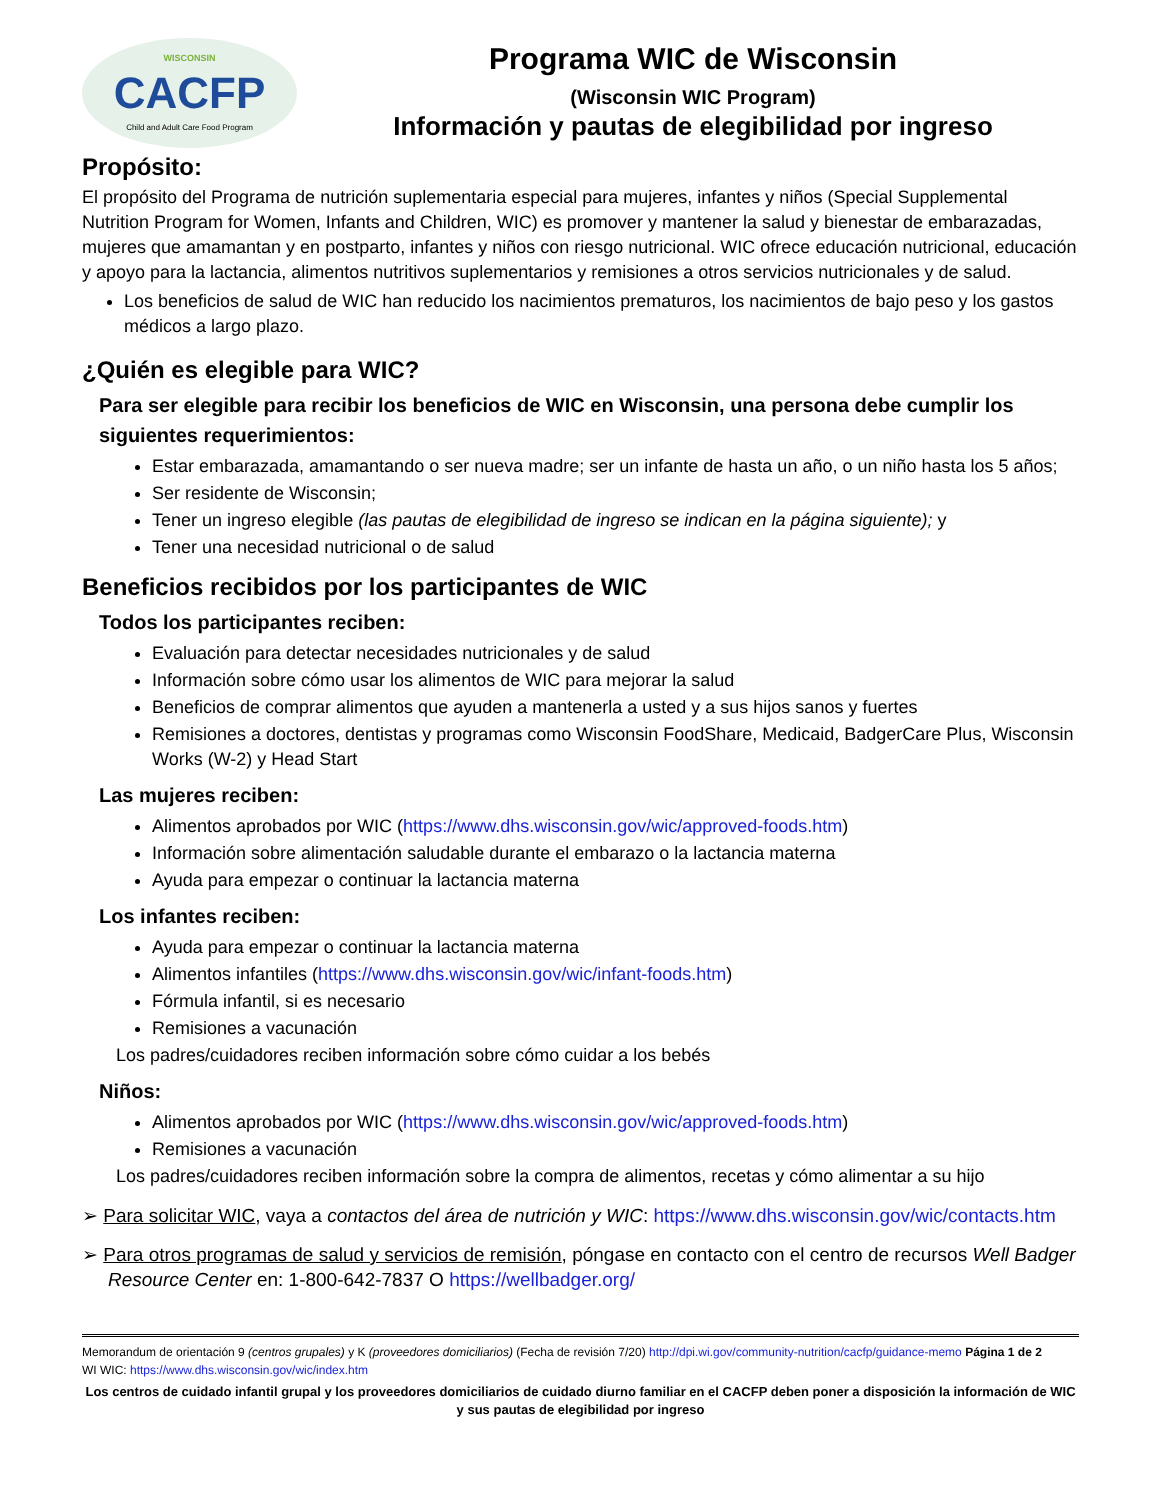WISCONSIN
CACFP
Child and Adult Care Food Program
Programa WIC de Wisconsin
(Wisconsin WIC Program)
Información y pautas de elegibilidad por ingreso
Propósito:
El propósito del Programa de nutrición suplementaria especial para mujeres, infantes y niños (Special Supplemental Nutrition Program for Women, Infants and Children, WIC) es promover y mantener la salud y bienestar de embarazadas, mujeres que amamantan y en postparto, infantes y niños con riesgo nutricional. WIC ofrece educación nutricional, educación y apoyo para la lactancia, alimentos nutritivos suplementarios y remisiones a otros servicios nutricionales y de salud.
Los beneficios de salud de WIC han reducido los nacimientos prematuros, los nacimientos de bajo peso y los gastos médicos a largo plazo.
¿Quién es elegible para WIC?
Para ser elegible para recibir los beneficios de WIC en Wisconsin, una persona debe cumplir los siguientes requerimientos:
Estar embarazada, amamantando o ser nueva madre; ser un infante de hasta un año, o un niño hasta los 5 años;
Ser residente de Wisconsin;
Tener un ingreso elegible (las pautas de elegibilidad de ingreso se indican en la página siguiente); y
Tener una necesidad nutricional o de salud
Beneficios recibidos por los participantes de WIC
Todos los participantes reciben:
Evaluación para detectar necesidades nutricionales y de salud
Información sobre cómo usar los alimentos de WIC para mejorar la salud
Beneficios de comprar alimentos que ayuden a mantenerla a usted y a sus hijos sanos y fuertes
Remisiones a doctores, dentistas y programas como Wisconsin FoodShare, Medicaid, BadgerCare Plus, Wisconsin Works (W-2) y Head Start
Las mujeres reciben:
Alimentos aprobados por WIC (https://www.dhs.wisconsin.gov/wic/approved-foods.htm)
Información sobre alimentación saludable durante el embarazo o la lactancia materna
Ayuda para empezar o continuar la lactancia materna
Los infantes reciben:
Ayuda para empezar o continuar la lactancia materna
Alimentos infantiles (https://www.dhs.wisconsin.gov/wic/infant-foods.htm)
Fórmula infantil, si es necesario
Remisiones a vacunación
Los padres/cuidadores reciben información sobre cómo cuidar a los bebés
Niños:
Alimentos aprobados por WIC (https://www.dhs.wisconsin.gov/wic/approved-foods.htm)
Remisiones a vacunación
Los padres/cuidadores reciben información sobre la compra de alimentos, recetas y cómo alimentar a su hijo
➢ Para solicitar WIC, vaya a contactos del área de nutrición y WIC: https://www.dhs.wisconsin.gov/wic/contacts.htm
➢ Para otros programas de salud y servicios de remisión, póngase en contacto con el centro de recursos Well Badger Resource Center en: 1-800-642-7837 O https://wellbadger.org/
Memorandum de orientación 9 (centros grupales) y K (proveedores domiciliarios) (Fecha de revisión 7/20) http://dpi.wi.gov/community-nutrition/cacfp/guidance-memo Página 1 de 2
WI WIC: https://www.dhs.wisconsin.gov/wic/index.htm
Los centros de cuidado infantil grupal y los proveedores domiciliarios de cuidado diurno familiar en el CACFP deben poner a disposición la información de WIC y sus pautas de elegibilidad por ingreso